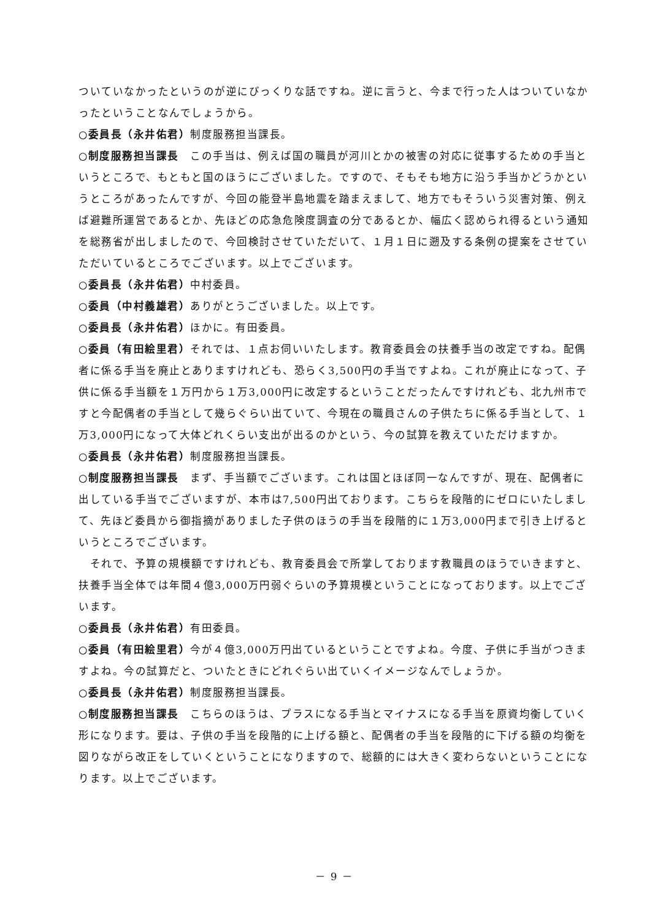ついていなかったというのが逆にびっくりな話ですね。逆に言うと、今まで行った人はついていなかったということなんでしょうから。
○委員長（永井佑君）制度服務担当課長。
○制度服務担当課長　この手当は、例えば国の職員が河川とかの被害の対応に従事するための手当というところで、もともと国のほうにございました。ですので、そもそも地方に沿う手当かどうかというところがあったんですが、今回の能登半島地震を踏まえまして、地方でもそういう災害対策、例えば避難所運営であるとか、先ほどの応急危険度調査の分であるとか、幅広く認められ得るという通知を総務省が出しましたので、今回検討させていただいて、１月１日に遡及する条例の提案をさせていただいているところでございます。以上でございます。
○委員長（永井佑君）中村委員。
○委員（中村義雄君）ありがとうございました。以上です。
○委員長（永井佑君）ほかに。有田委員。
○委員（有田絵里君）それでは、１点お伺いいたします。教育委員会の扶養手当の改定ですね。配偶者に係る手当を廃止とありますけれども、恐らく3,500円の手当ですよね。これが廃止になって、子供に係る手当額を１万円から１万3,000円に改定するということだったんですけれども、北九州市ですと今配偶者の手当として幾らぐらい出ていて、今現在の職員さんの子供たちに係る手当として、１万3,000円になって大体どれくらい支出が出るのかという、今の試算を教えていただけますか。
○委員長（永井佑君）制度服務担当課長。
○制度服務担当課長　まず、手当額でございます。これは国とほぼ同一なんですが、現在、配偶者に出している手当でございますが、本市は7,500円出ております。こちらを段階的にゼロにいたしまして、先ほど委員から御指摘がありました子供のほうの手当を段階的に１万3,000円まで引き上げるというところでございます。
　それで、予算の規模額ですけれども、教育委員会で所掌しております教職員のほうでいきますと、扶養手当全体では年間４億3,000万円弱ぐらいの予算規模ということになっております。以上でございます。
○委員長（永井佑君）有田委員。
○委員（有田絵里君）今が４億3,000万円出ているということですよね。今度、子供に手当がつきますよね。今の試算だと、ついたときにどれぐらい出ていくイメージなんでしょうか。
○委員長（永井佑君）制度服務担当課長。
○制度服務担当課長　こちらのほうは、プラスになる手当とマイナスになる手当を原資均衡していく形になります。要は、子供の手当を段階的に上げる額と、配偶者の手当を段階的に下げる額の均衡を図りながら改正をしていくということになりますので、総額的には大きく変わらないということになります。以上でございます。
－ 9 －